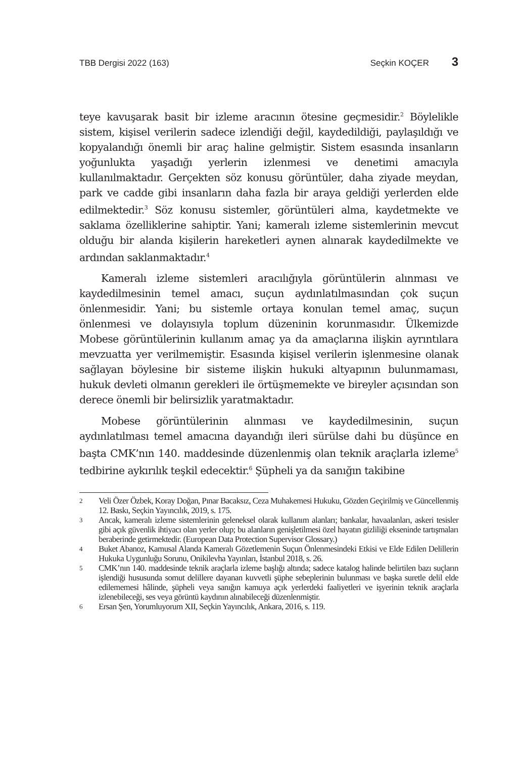TBB Dergisi 2022 (163) Seçkin KOÇER 3
teye kavuşarak basit bir izleme aracının ötesine geçmesidir.<sup>2</sup> Böylelikle sistem, kişisel verilerin sadece izlendiği değil, kaydedildiği, paylaşıldığı ve kopyalandığı önemli bir araç haline gelmiştir. Sistem esasında insanların yoğunlukta yaşadığı yerlerin izlenmesi ve denetimi amacıyla kullanılmaktadır. Gerçekten söz konusu görüntüler, daha ziyade meydan, park ve cadde gibi insanların daha fazla bir araya geldiği yerlerden elde edilmektedir.<sup>3</sup> Söz konusu sistemler, görüntüleri alma, kaydetmekte ve saklama özelliklerine sahiptir. Yani; kameralı izleme sistemlerinin mevcut olduğu bir alanda kişilerin hareketleri aynen alınarak kaydedilmekte ve ardından saklanmaktadır.<sup>4</sup>
Kameralı izleme sistemleri aracılığıyla görüntülerin alınması ve kaydedilmesinin temel amacı, suçun aydınlatılmasından çok suçun önlenmesidir. Yani; bu sistemle ortaya konulan temel amaç, suçun önlenmesi ve dolayısıyla toplum düzeninin korunmasıdır. Ülkemizde Mobese görüntülerinin kullanım amaç ya da amaçlarına ilişkin ayrıntılara mevzuatta yer verilmemiştir. Esasında kişisel verilerin işlenmesine olanak sağlayan böylesine bir sisteme ilişkin hukuki altyapının bulunmaması, hukuk devleti olmanın gerekleri ile örtüşmemekte ve bireyler açısından son derece önemli bir belirsizlik yaratmaktadır.
Mobese görüntülerinin alınması ve kaydedilmesinin, suçun aydınlatılması temel amacına dayandığı ileri sürülse dahi bu düşünce en başta CMK’nın 140. maddesinde düzenlenmiş olan teknik araçlarla izleme<sup>5</sup> tedbirine aykırılık teşkil edecektir.<sup>6</sup> Şüpheli ya da sanığın takibine
2 Veli Özer Özbek, Koray Doğan, Pınar Bacaksız, Ceza Muhakemesi Hukuku, Gözden Geçirilmiş ve Güncellenmiş 12. Baskı, Seçkin Yayıncılık, 2019, s. 175.
3 Ancak, kameralı izleme sistemlerinin geleneksel olarak kullanım alanları; bankalar, havaalanları, askeri tesisler gibi açık güvenlik ihtiyacı olan yerler olup; bu alanların genişletilmesi özel hayatın gizliliği ekseninde tartışmaları beraberinde getirmektedir. (European Data Protection Supervisor Glossary.)
4 Buket Abanoz, Kamusal Alanda Kameralı Gözetlemenin Suçun Önlenmesindeki Etkisi ve Elde Edilen Delillerin Hukuka Uygunluğu Sorunu, Onikilevha Yayınları, İstanbul 2018, s. 26.
5 CMK’nın 140. maddesinde teknik araçlarla izleme başlığı altında; sadece katalog halinde belirtilen bazı suçların işlendiği hususunda somut delillere dayanan kuvvetli şüphe sebeplerinin bulunması ve başka suretle delil elde edilememesi hâlinde, şüpheli veya sanığın kamuya açık yerlerdeki faaliyetleri ve işyerinin teknik araçlarla izlenebileceği, ses veya görüntü kaydının alınabileceği düzenlenmiştir.
6 Ersan Şen, Yorumluyorum XII, Seçkin Yayıncılık, Ankara, 2016, s. 119.